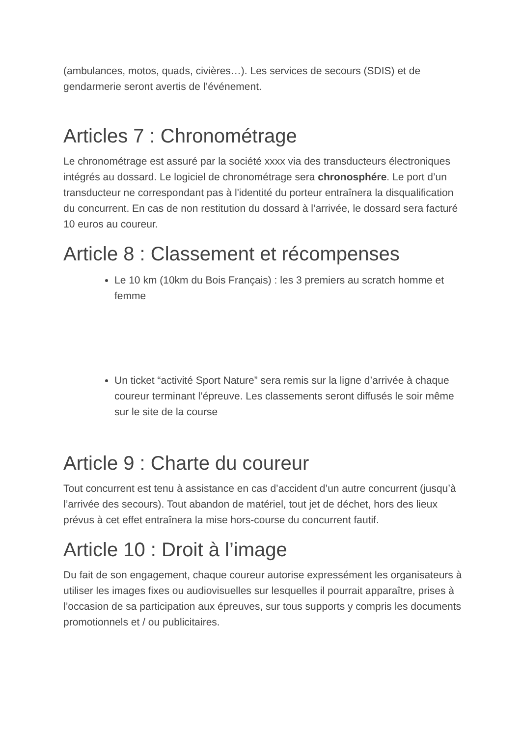(ambulances, motos, quads, civières…). Les services de secours (SDIS) et de gendarmerie seront avertis de l’événement.
Articles 7 : Chronométrage
Le chronométrage est assuré par la société xxxx via des transducteurs électroniques intégrés au dossard. Le logiciel de chronométrage sera chronosphére. Le port d’un transducteur ne correspondant pas à l'identité du porteur entraînera la disqualification du concurrent. En cas de non restitution du dossard à l’arrivée, le dossard sera facturé 10 euros au coureur.
Article 8 : Classement et récompenses
Le 10 km (10km du Bois Français) : les 3 premiers au scratch homme et femme
Un ticket “activité Sport Nature” sera remis sur la ligne d’arrivée à chaque coureur terminant l’épreuve. Les classements seront diffusés le soir même sur le site de la course
Article 9 : Charte du coureur
Tout concurrent est tenu à assistance en cas d’accident d’un autre concurrent (jusqu’à l’arrivée des secours). Tout abandon de matériel, tout jet de déchet, hors des lieux prévus à cet effet entraînera la mise hors-course du concurrent fautif.
Article 10 : Droit à l’image
Du fait de son engagement, chaque coureur autorise expressément les organisateurs à utiliser les images fixes ou audiovisuelles sur lesquelles il pourrait apparaître, prises à l’occasion de sa participation aux épreuves, sur tous supports y compris les documents promotionnels et / ou publicitaires.